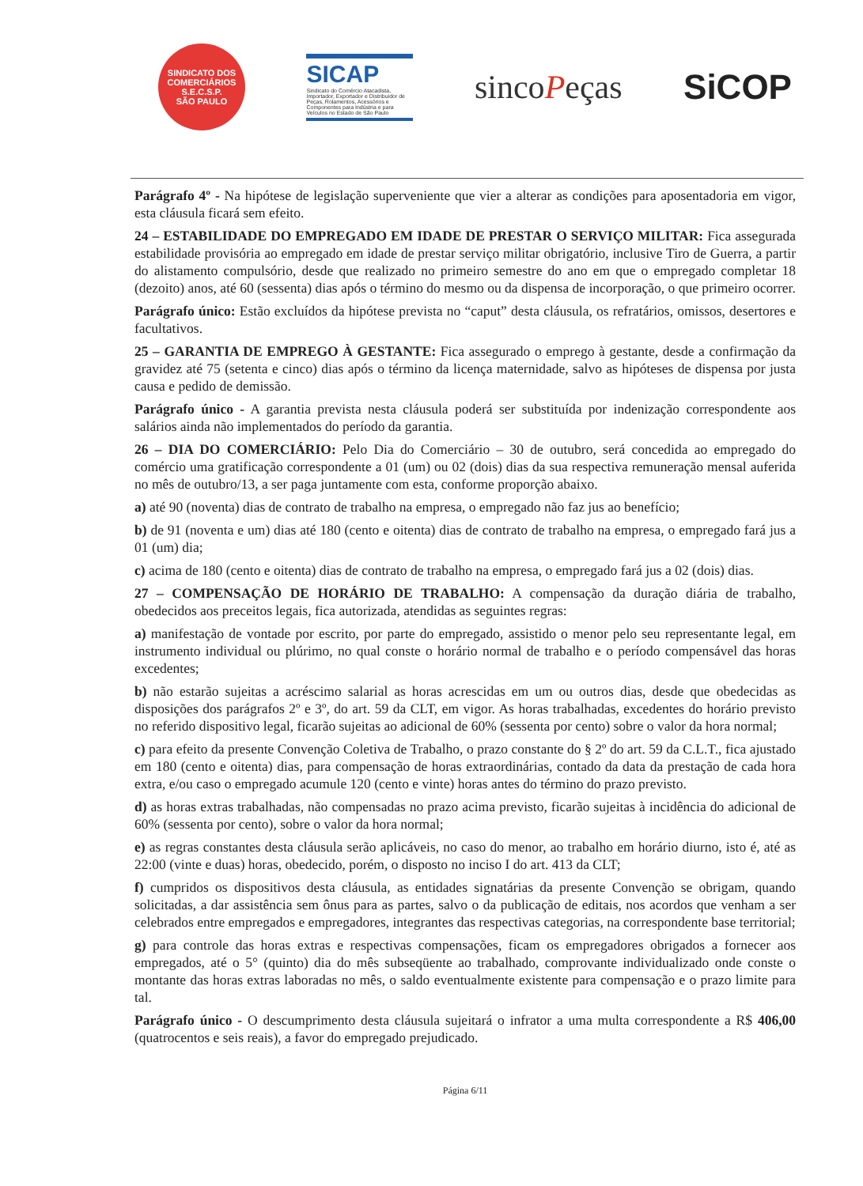SINDICATO DOS COMERCIÁRIOS
S.E.C.S.P.
SÃO PAULO
SICAP
Sindicato do Comércio Atacadista, Importador, Exportador e Distribuidor de Peças, Rolamentos, Acessórios e Componentes para Indústria e para Veículos no Estado de São Paulo
sincoPeças SiCOP
Parágrafo 4º - Na hipótese de legislação superveniente que vier a alterar as condições para aposentadoria em vigor, esta cláusula ficará sem efeito.
24 – ESTABILIDADE DO EMPREGADO EM IDADE DE PRESTAR O SERVIÇO MILITAR: Fica assegurada estabilidade provisória ao empregado em idade de prestar serviço militar obrigatório, inclusive Tiro de Guerra, a partir do alistamento compulsório, desde que realizado no primeiro semestre do ano em que o empregado completar 18 (dezoito) anos, até 60 (sessenta) dias após o término do mesmo ou da dispensa de incorporação, o que primeiro ocorrer.
Parágrafo único: Estão excluídos da hipótese prevista no “caput” desta cláusula, os refratários, omissos, desertores e facultativos.
25 – GARANTIA DE EMPREGO À GESTANTE: Fica assegurado o emprego à gestante, desde a confirmação da gravidez até 75 (setenta e cinco) dias após o término da licença maternidade, salvo as hipóteses de dispensa por justa causa e pedido de demissão.
Parágrafo único - A garantia prevista nesta cláusula poderá ser substituída por indenização correspondente aos salários ainda não implementados do período da garantia.
26 – DIA DO COMERCIÁRIO: Pelo Dia do Comerciário – 30 de outubro, será concedida ao empregado do comércio uma gratificação correspondente a 01 (um) ou 02 (dois) dias da sua respectiva remuneração mensal auferida no mês de outubro/13, a ser paga juntamente com esta, conforme proporção abaixo.
a) até 90 (noventa) dias de contrato de trabalho na empresa, o empregado não faz jus ao benefício;
b) de 91 (noventa e um) dias até 180 (cento e oitenta) dias de contrato de trabalho na empresa, o empregado fará jus a 01 (um) dia;
c) acima de 180 (cento e oitenta) dias de contrato de trabalho na empresa, o empregado fará jus a 02 (dois) dias.
27 – COMPENSAÇÃO DE HORÁRIO DE TRABALHO: A compensação da duração diária de trabalho, obedecidos aos preceitos legais, fica autorizada, atendidas as seguintes regras:
a) manifestação de vontade por escrito, por parte do empregado, assistido o menor pelo seu representante legal, em instrumento individual ou plúrimo, no qual conste o horário normal de trabalho e o período compensável das horas excedentes;
b) não estarão sujeitas a acréscimo salarial as horas acrescidas em um ou outros dias, desde que obedecidas as disposições dos parágrafos 2º e 3º, do art. 59 da CLT, em vigor. As horas trabalhadas, excedentes do horário previsto no referido dispositivo legal, ficarão sujeitas ao adicional de 60% (sessenta por cento) sobre o valor da hora normal;
c) para efeito da presente Convenção Coletiva de Trabalho, o prazo constante do § 2º do art. 59 da C.L.T., fica ajustado em 180 (cento e oitenta) dias, para compensação de horas extraordinárias, contado da data da prestação de cada hora extra, e/ou caso o empregado acumule 120 (cento e vinte) horas antes do término do prazo previsto.
d) as horas extras trabalhadas, não compensadas no prazo acima previsto, ficarão sujeitas à incidência do adicional de 60% (sessenta por cento), sobre o valor da hora normal;
e) as regras constantes desta cláusula serão aplicáveis, no caso do menor, ao trabalho em horário diurno, isto é, até as 22:00 (vinte e duas) horas, obedecido, porém, o disposto no inciso I do art. 413 da CLT;
f) cumpridos os dispositivos desta cláusula, as entidades signatárias da presente Convenção se obrigam, quando solicitadas, a dar assistência sem ônus para as partes, salvo o da publicação de editais, nos acordos que venham a ser celebrados entre empregados e empregadores, integrantes das respectivas categorias, na correspondente base territorial;
g) para controle das horas extras e respectivas compensações, ficam os empregadores obrigados a fornecer aos empregados, até o 5° (quinto) dia do mês subseqüente ao trabalhado, comprovante individualizado onde conste o montante das horas extras laboradas no mês, o saldo eventualmente existente para compensação e o prazo limite para tal.
Parágrafo único - O descumprimento desta cláusula sujeitará o infrator a uma multa correspondente a R$ 406,00 (quatrocentos e seis reais), a favor do empregado prejudicado.
Página 6/11